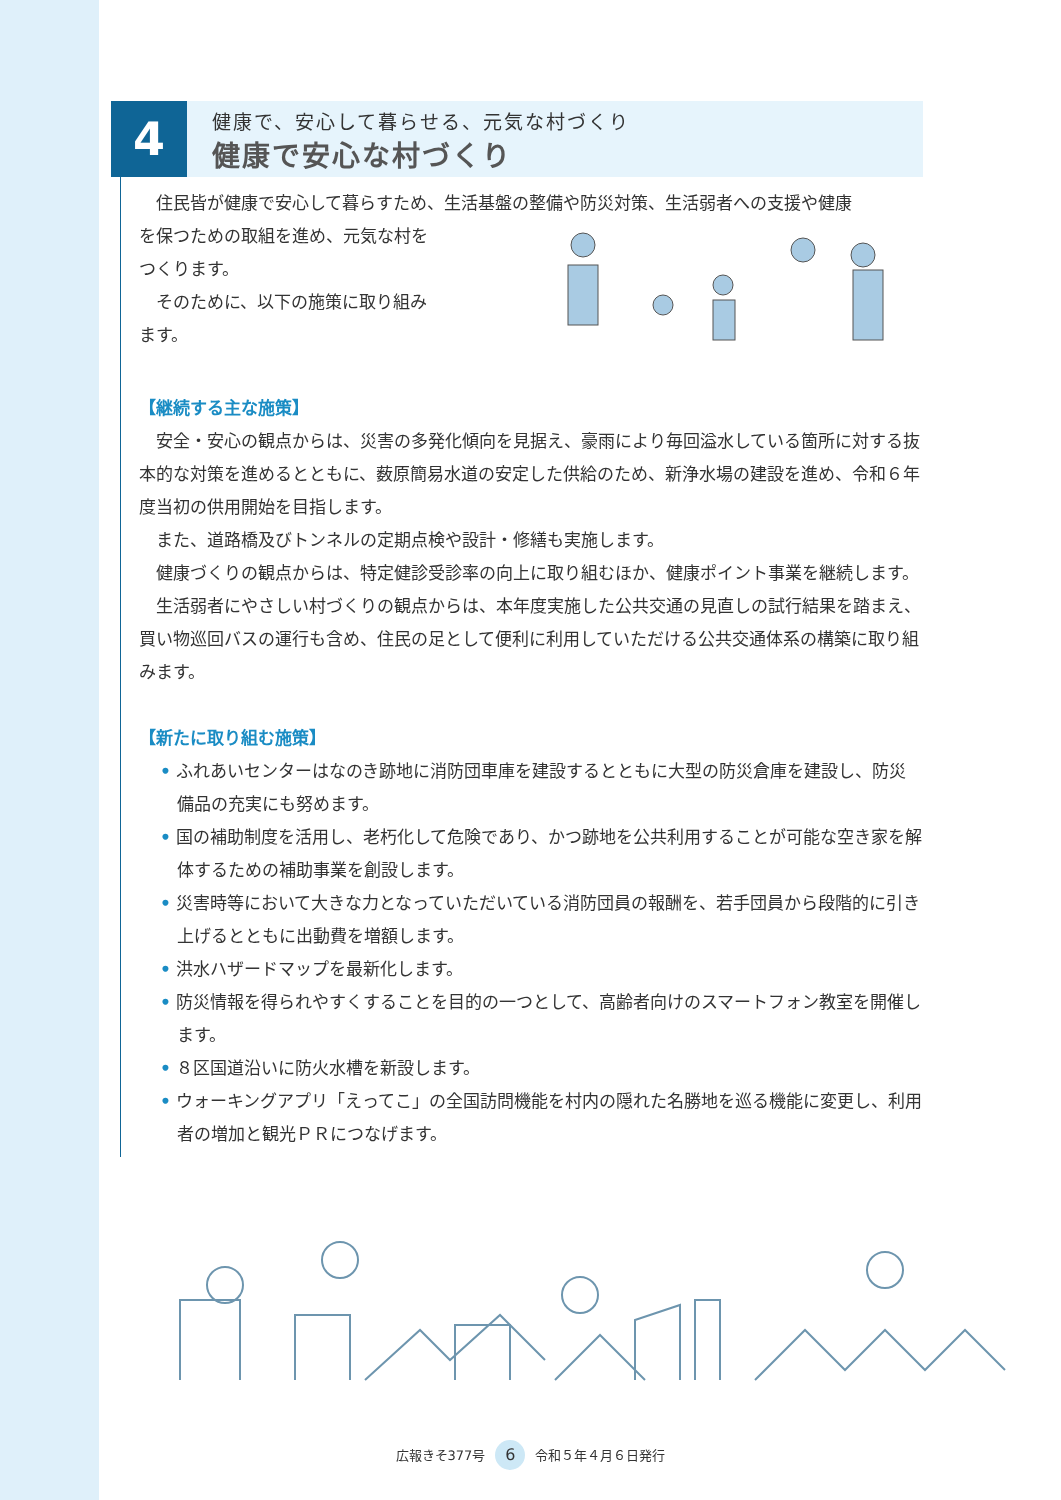4
健康で、安心して暮らせる、元気な村づくり
健康で安心な村づくり
住民皆が健康で安心して暮らすため、生活基盤の整備や防災対策、生活弱者への支援や健康
を保つための取組を進め、元気な村を
つくります。
そのために、以下の施策に取り組み
ます。
【継続する主な施策】
安全・安心の観点からは、災害の多発化傾向を見据え、豪雨により毎回溢水している箇所に対する抜本的な対策を進めるとともに、薮原簡易水道の安定した供給のため、新浄水場の建設を進め、令和６年度当初の供用開始を目指します。
また、道路橋及びトンネルの定期点検や設計・修繕も実施します。
健康づくりの観点からは、特定健診受診率の向上に取り組むほか、健康ポイント事業を継続します。
生活弱者にやさしい村づくりの観点からは、本年度実施した公共交通の見直しの試行結果を踏まえ、買い物巡回バスの運行も含め、住民の足として便利に利用していただける公共交通体系の構築に取り組みます。
【新たに取り組む施策】
• ふれあいセンターはなのき跡地に消防団車庫を建設するとともに大型の防災倉庫を建設し、防災備品の充実にも努めます。
• 国の補助制度を活用し、老朽化して危険であり、かつ跡地を公共利用することが可能な空き家を解体するための補助事業を創設します。
• 災害時等において大きな力となっていただいている消防団員の報酬を、若手団員から段階的に引き上げるとともに出動費を増額します。
• 洪水ハザードマップを最新化します。
• 防災情報を得られやすくすることを目的の一つとして、高齢者向けのスマートフォン教室を開催します。
• ８区国道沿いに防火水槽を新設します。
• ウォーキングアプリ「えってこ」の全国訪問機能を村内の隠れた名勝地を巡る機能に変更し、利用者の増加と観光ＰＲにつなげます。
広報きそ377号 6 令和５年４月６日発行